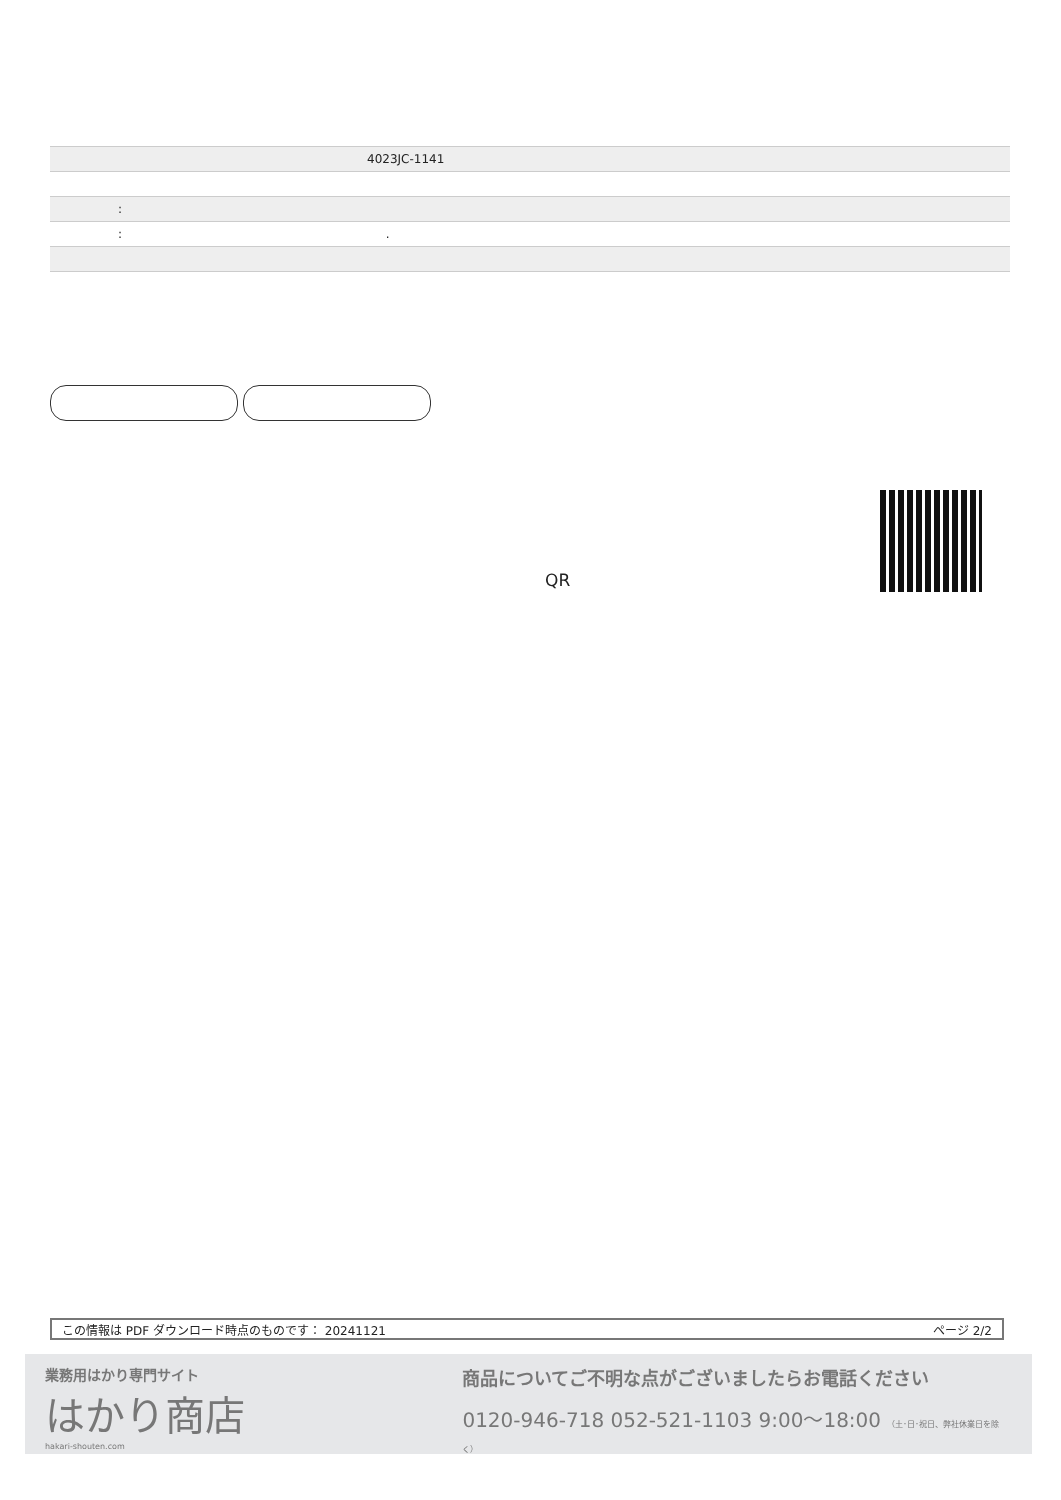| 4023JC-1141 |
| : |
| : . |
QR
この情報は PDF ダウンロード時点のものです： 20241121 ページ 2/2
業務用はかり専門サイト
はかり商店
hakari-shouten.com
商品についてご不明な点がございましたらお電話ください
0120-946-718 052-521-1103 9:00〜18:00 （土･日･祝日、弊社休業日を除く）